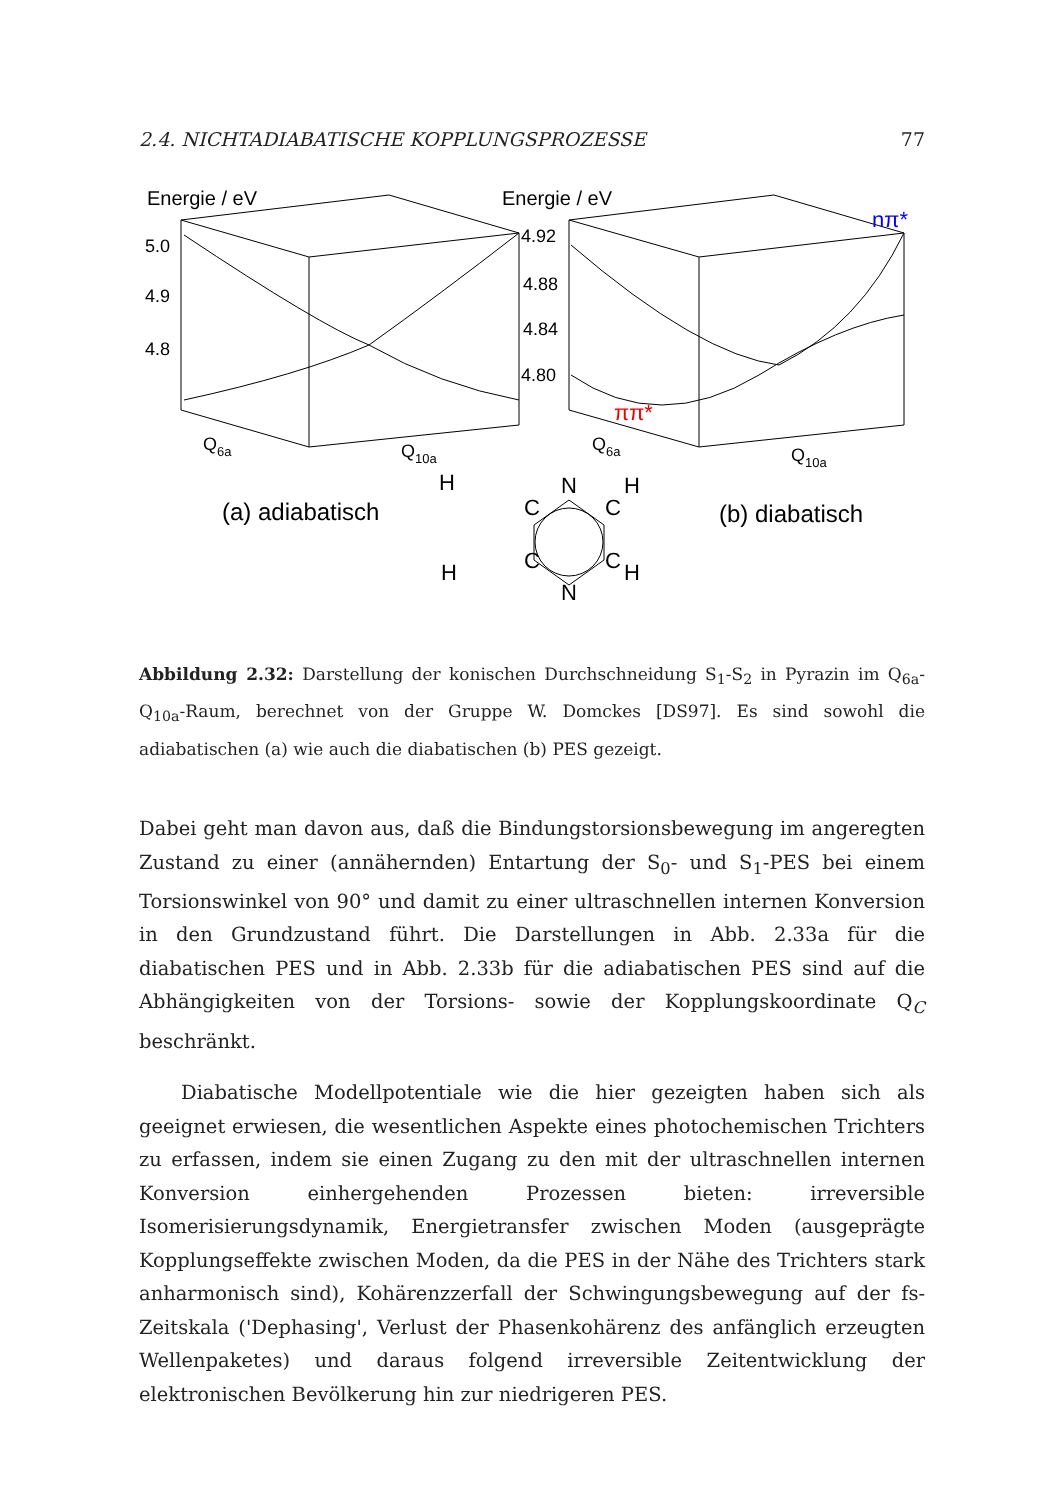2.4. NICHTADIABATISCHE KOPPLUNGSPROZESSE 77
Energie / eV
Energie / eV
5.0
4.9
4.8
4.92
4.88
4.84
4.80
nπ*
ππ*
Q6a
Q10a
Q6a
Q10a
(a) adiabatisch
(b) diabatisch
N
N
C
C
C
C
H
H
H
H
Abbildung 2.32: Darstellung der konischen Durchschneidung S<sub>1</sub>-S<sub>2</sub> in Pyrazin im Q<sub>6a</sub>-Q<sub>10a</sub>-Raum, berechnet von der Gruppe W. Domckes [DS97]. Es sind sowohl die adiabatischen (a) wie auch die diabatischen (b) PES gezeigt.
Dabei geht man davon aus, daß die Bindungstorsionsbewegung im angeregten Zustand zu einer (annähernden) Entartung der S<sub>0</sub>- und S<sub>1</sub>-PES bei einem Torsionswinkel von 90° und damit zu einer ultraschnellen internen Konversion in den Grundzustand führt. Die Darstellungen in Abb. 2.33a für die diabatischen PES und in Abb. 2.33b für die adiabatischen PES sind auf die Abhängigkeiten von der Torsions- sowie der Kopplungskoordinate Q<sub>C</sub> beschränkt.
Diabatische Modellpotentiale wie die hier gezeigten haben sich als geeignet erwiesen, die wesentlichen Aspekte eines photochemischen Trichters zu erfassen, indem sie einen Zugang zu den mit der ultraschnellen internen Konversion einhergehenden Prozessen bieten: irreversible Isomerisierungsdynamik, Energietransfer zwischen Moden (ausgeprägte Kopplungseffekte zwischen Moden, da die PES in der Nähe des Trichters stark anharmonisch sind), Kohärenzzerfall der Schwingungsbewegung auf der fs-Zeitskala ('Dephasing', Verlust der Phasenkohärenz des anfänglich erzeugten Wellenpaketes) und daraus folgend irreversible Zeitentwicklung der elektronischen Bevölkerung hin zur niedrigeren PES.